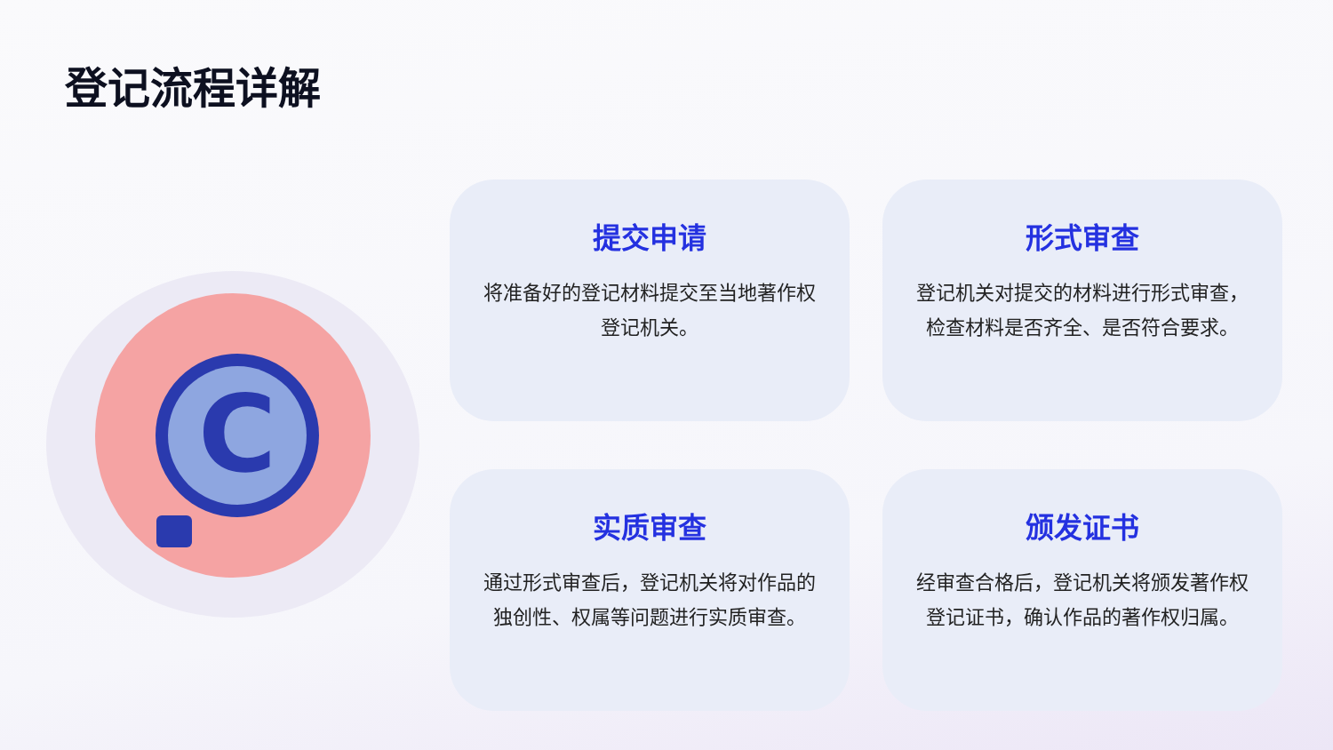登记流程详解
C
提交申请
将准备好的登记材料提交至当地著作权登记机关。
形式审查
登记机关对提交的材料进行形式审查，检查材料是否齐全、是否符合要求。
实质审查
通过形式审查后，登记机关将对作品的独创性、权属等问题进行实质审查。
颁发证书
经审查合格后，登记机关将颁发著作权登记证书，确认作品的著作权归属。